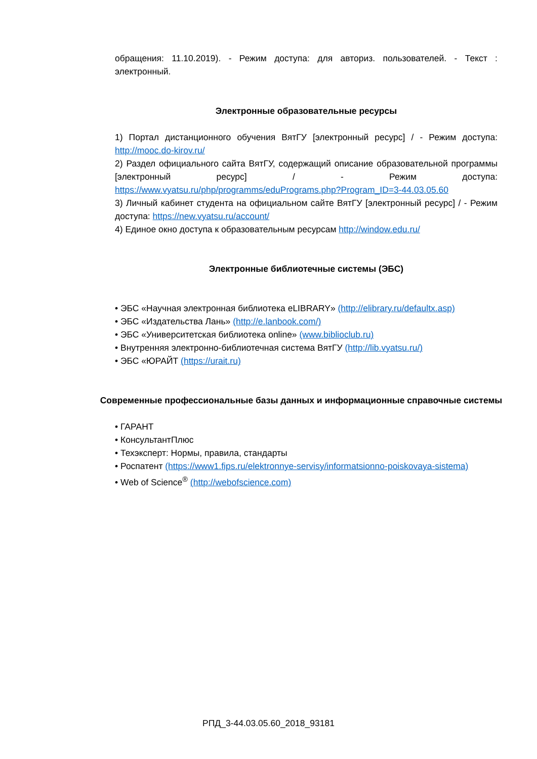обращения: 11.10.2019). - Режим доступа: для авториз. пользователей. - Текст : электронный.
Электронные образовательные ресурсы
1) Портал дистанционного обучения ВятГУ [электронный ресурс] / - Режим доступа: http://mooc.do-kirov.ru/
2) Раздел официального сайта ВятГУ, содержащий описание образовательной программы [электронный ресурс] / - Режим доступа: https://www.vyatsu.ru/php/programms/eduPrograms.php?Program_ID=3-44.03.05.60
3) Личный кабинет студента на официальном сайте ВятГУ [электронный ресурс] / - Режим доступа: https://new.vyatsu.ru/account/
4) Единое окно доступа к образовательным ресурсам http://window.edu.ru/
Электронные библиотечные системы (ЭБС)
• ЭБС «Научная электронная библиотека eLIBRARY» (http://elibrary.ru/defaultx.asp)
• ЭБС «Издательства Лань» (http://e.lanbook.com/)
• ЭБС «Университетская библиотека online» (www.biblioclub.ru)
• Внутренняя электронно-библиотечная система ВятГУ (http://lib.vyatsu.ru/)
• ЭБС «ЮРАЙТ (https://urait.ru)
Современные профессиональные базы данных и информационные справочные системы
• ГАРАНТ
• КонсультантПлюс
• Техэксперт: Нормы, правила, стандарты
• Роспатент (https://www1.fips.ru/elektronnye-servisy/informatsionno-poiskovaya-sistema)
• Web of Science<sup>®</sup> (http://webofscience.com)
РПД_3-44.03.05.60_2018_93181